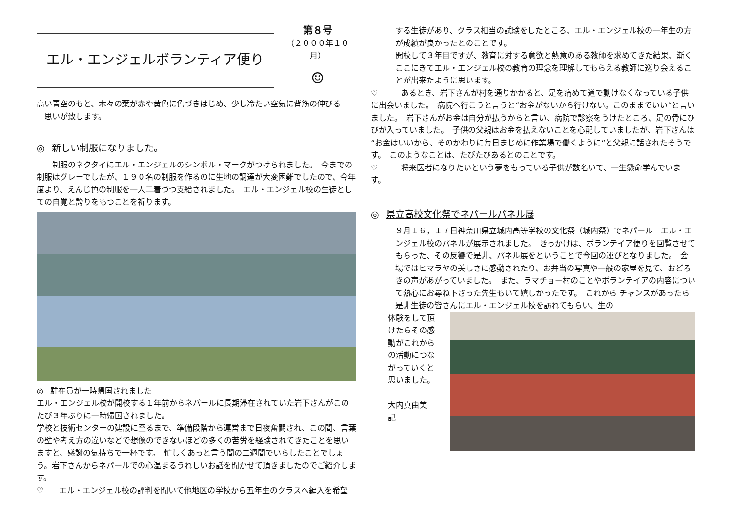エル・エンジェルボランティア便り
第８号
（２０００年１０月）
☺
高い青空のもと、木々の葉が赤や黄色に色づきはじめ、少し冷たい空気に背筋の伸びる
　思いが致します。
◎ 新しい制服になりました。
　　制服のネクタイにエル・エンジェルのシンボル・マークがつけられました。　今までの制服はグレーでしたが、１９０名の制服を作るのに生地の調達が大変困難でしたので、今年度より、えんじ色の制服を一人二着づつ支給されました。　エル・エンジェル校の生徒としての自覚と誇りをもつことを祈ります。
◎ 駐在員が一時帰国されました
エル・エンジェル校が開校する１年前からネパールに長期滞在されていた岩下さんがこのたび３年ぶりに一時帰国されました。
学校と技術センターの建設に至るまで、準備段階から運営まで日夜奮闘され、この間、言葉の壁や考え方の違いなどで想像のできないほどの多くの苦労を経験されてきたことを思いますと、感謝の気持ちで一杯です。　忙しくあっと言う間の二週間でいらしたことでしょう。岩下さんからネパールでの心温まるうれしいお話を聞かせて頂きましたのでご紹介します。
♡　　エル・エンジェル校の評判を聞いて他地区の学校から五年生のクラスへ編入を希望
する生徒があり、クラス相当の試験をしたところ、エル・エンジェル校の一年生の方が成績が良かったとのことです。
開校して３年目ですが、教育に対する意欲と熱意のある教師を求めてきた結果、漸くここにきてエル・エンジェル校の教育の理念を理解してもらえる教師に巡り会えることが出来たように思います。
♡　　　あるとき、岩下さんが村を通りかかると、足を痛めて道で動けなくなっている子供に出会いました。　病院へ行こうと言うと“お金がないから行けない。このままでいい“と言いました。　岩下さんがお金は自分が払うからと言い、病院で診察をうけたところ、足の骨にひびが入っていました。　子供の父親はお金を払えないことを心配していましたが、岩下さんは“お金はいいから、そのかわりに毎日まじめに作業場で働くように“と父親に話されたそうです。　このようなことは、たびたびあるとのことです。
♡　　　将来医者になりたいという夢をもっている子供が数名いて、一生懸命学んでいます。
◎ 県立高校文化祭でネパールパネル展
９月１６，１７日神奈川県立城内高等学校の文化祭（城内祭）でネパール　エル・エンジェル校のパネルが展示されました。　きっかけは、ボランテイア便りを回覧させてもらった、その反響で是非、パネル展をということで今回の運びとなりました。　会場ではヒマラヤの美しさに感動されたり、お弁当の写真や一般の家屋を見て、おどろきの声があがっていました。　また、ラマチョー村のことやボランテイアの内容について熱心にお尋ね下さった先生もいて嬉しかったです。　これから チャンスがあったら是非生徒の皆さんにエル・エンジェル校を訪れてもらい、生の
体験をして頂けたらその感動がこれからの活動につながっていくと思いました。
大内真由美　記